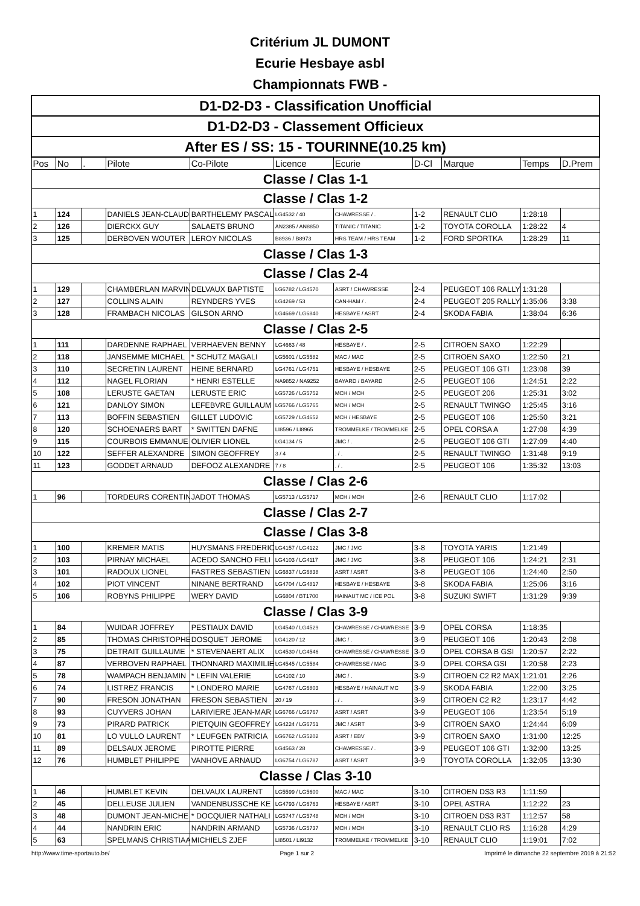Critérium JL DUMONT
Ecurie Hesbaye asbl
Championnats FWB -
| D1-D2-D3 - Classification Unofficial | | | | | | | | | | |
| D1-D2-D3 - Classement Officieux | | | | | | | | | | |
| After ES / SS: 15 - TOURINNE(10.25 km) | | | | | | | | | | |
| Pos | No | . | Pilote | Co-Pilote | Licence | Ecurie | D-Cl | Marque | Temps | D.Prem |
| Classe / Clas 1-1 | | | | | | | | | | |
| Classe / Clas 1-2 | | | | | | | | | | |
| 1 | 124 | | DANIELS JEAN-CLAUD | BARTHELEMY PASCAL | LG4532 / 40 | CHAWRESSE / . | 1-2 | RENAULT CLIO | 1:28:18 | |
| 2 | 126 | | DIERCKX GUY | SALAETS BRUNO | AN2385 / AN8850 | TITANIC / TITANIC | 1-2 | TOYOTA COROLLA | 1:28:22 | 4 |
| 3 | 125 | | DERBOVEN WOUTER | LEROY NICOLAS | B8936 / B8973 | HRS TEAM / HRS TEAM | 1-2 | FORD SPORTKA | 1:28:29 | 11 |
| Classe / Clas 1-3 | | | | | | | | | | |
| Classe / Clas 2-4 | | | | | | | | | | |
| 1 | 129 | | CHAMBERLAN MARVIN | DELVAUX BAPTISTE | LG6782 / LG4570 | ASRT / CHAWRESSE | 2-4 | PEUGEOT 106 RALLY | 1:31:28 | |
| 2 | 127 | | COLLINS ALAIN | REYNDERS YVES | LG4269 / 53 | CAN-HAM / . | 2-4 | PEUGEOT 205 RALLY | 1:35:06 | 3:38 |
| 3 | 128 | | FRAMBACH NICOLAS | GILSON ARNO | LG4669 / LG6840 | HESBAYE / ASRT | 2-4 | SKODA FABIA | 1:38:04 | 6:36 |
| Classe / Clas 2-5 | | | | | | | | | | |
| 1 | 111 | | DARDENNE RAPHAEL | VERHAEVEN BENNY | LG4663 / 48 | HESBAYE / . | 2-5 | CITROEN SAXO | 1:22:29 | |
| 2 | 118 | | JANSEMME MICHAEL | * SCHUTZ MAGALI | LG5601 / LG5582 | MAC / MAC | 2-5 | CITROEN SAXO | 1:22:50 | 21 |
| 3 | 110 | | SECRETIN LAURENT | HEINE BERNARD | LG4761 / LG4751 | HESBAYE / HESBAYE | 2-5 | PEUGEOT 106 GTI | 1:23:08 | 39 |
| 4 | 112 | | NAGEL FLORIAN | * HENRI ESTELLE | NA9852 / NA9252 | BAYARD / BAYARD | 2-5 | PEUGEOT 106 | 1:24:51 | 2:22 |
| 5 | 108 | | LERUSTE GAETAN | LERUSTE ERIC | LG5726 / LG5752 | MCH / MCH | 2-5 | PEUGEOT 206 | 1:25:31 | 3:02 |
| 6 | 121 | | DANLOY SIMON | LEFEBVRE GUILLAUM | LG5766 / LG5765 | MCH / MCH | 2-5 | RENAULT TWINGO | 1:25:45 | 3:16 |
| 7 | 113 | | BOFFIN SEBASTIEN | GILLET LUDOVIC | LG5729 / LG4652 | MCH / HESBAYE | 2-5 | PEUGEOT 106 | 1:25:50 | 3:21 |
| 8 | 120 | | SCHOENAERS BART | * SWITTEN DAFNE | LI8596 / LI8965 | TROMMELKE / TROMMELKE | 2-5 | OPEL CORSA A | 1:27:08 | 4:39 |
| 9 | 115 | | COURBOIS EMMANUE | OLIVIER LIONEL | LG4134 / 5 | JMC / . | 2-5 | PEUGEOT 106 GTI | 1:27:09 | 4:40 |
| 10 | 122 | | SEFFER ALEXANDRE | SIMON GEOFFREY | 3 / 4 | . / . | 2-5 | RENAULT TWINGO | 1:31:48 | 9:19 |
| 11 | 123 | | GODDET ARNAUD | DEFOOZ ALEXANDRE | 7 / 8 | . / . | 2-5 | PEUGEOT 106 | 1:35:32 | 13:03 |
| Classe / Clas 2-6 | | | | | | | | | | |
| 1 | 96 | | TORDEURS CORENTIN | JADOT THOMAS | LG5713 / LG5717 | MCH / MCH | 2-6 | RENAULT CLIO | 1:17:02 | |
| Classe / Clas 2-7 | | | | | | | | | | |
| Classe / Clas 3-8 | | | | | | | | | | |
| 1 | 100 | | KREMER MATIS | HUYSMANS FREDERIC | LG4157 / LG4122 | JMC / JMC | 3-8 | TOYOTA YARIS | 1:21:49 | |
| 2 | 103 | | PIRNAY MICHAEL | ACEDO SANCHO FELI | LG4103 / LG4117 | JMC / JMC | 3-8 | PEUGEOT 106 | 1:24:21 | 2:31 |
| 3 | 101 | | RADOUX LIONEL | FASTRES SEBASTIEN | LG6837 / LG6838 | ASRT / ASRT | 3-8 | PEUGEOT 106 | 1:24:40 | 2:50 |
| 4 | 102 | | PIOT VINCENT | NINANE BERTRAND | LG4704 / LG4817 | HESBAYE / HESBAYE | 3-8 | SKODA FABIA | 1:25:06 | 3:16 |
| 5 | 106 | | ROBYNS PHILIPPE | WERY DAVID | LG6804 / BT1700 | HAINAUT MC / ICE POL | 3-8 | SUZUKI SWIFT | 1:31:29 | 9:39 |
| Classe / Clas 3-9 | | | | | | | | | | |
| 1 | 84 | | WUIDAR JOFFREY | PESTIAUX DAVID | LG4540 / LG4529 | CHAWRESSE / CHAWRESSE | 3-9 | OPEL CORSA | 1:18:35 | |
| 2 | 85 | | THOMAS CHRISTOPHE | DOSQUET JEROME | LG4120 / 12 | JMC / . | 3-9 | PEUGEOT 106 | 1:20:43 | 2:08 |
| 3 | 75 | | DETRAIT GUILLAUME | * STEVENAERT ALIX | LG4530 / LG4546 | CHAWRESSE / CHAWRESSE | 3-9 | OPEL CORSA B GSI | 1:20:57 | 2:22 |
| 4 | 87 | | VERBOVEN RAPHAEL | THONNARD MAXIMILIE | LG4545 / LG5584 | CHAWRESSE / MAC | 3-9 | OPEL CORSA GSI | 1:20:58 | 2:23 |
| 5 | 78 | | WAMPACH BENJAMIN | * LEFIN VALERIE | LG4102 / 10 | JMC / . | 3-9 | CITROEN C2 R2 MAX | 1:21:01 | 2:26 |
| 6 | 74 | | LISTREZ FRANCIS | * LONDERO MARIE | LG4767 / LG6803 | HESBAYE / HAINAUT MC | 3-9 | SKODA FABIA | 1:22:00 | 3:25 |
| 7 | 90 | | FRESON JONATHAN | FRESON SEBASTIEN | 20 / 19 | . / . | 3-9 | CITROEN C2 R2 | 1:23:17 | 4:42 |
| 8 | 93 | | CUYVERS JOHAN | LARIVIERE JEAN-MAR | LG6766 / LG6767 | ASRT / ASRT | 3-9 | PEUGEOT 106 | 1:23:54 | 5:19 |
| 9 | 73 | | PIRARD PATRICK | PIETQUIN GEOFFREY | LG4224 / LG6751 | JMC / ASRT | 3-9 | CITROEN SAXO | 1:24:44 | 6:09 |
| 10 | 81 | | LO VULLO LAURENT | * LEUFGEN PATRICIA | LG6762 / LG5202 | ASRT / EBV | 3-9 | CITROEN SAXO | 1:31:00 | 12:25 |
| 11 | 89 | | DELSAUX JEROME | PIROTTE PIERRE | LG4563 / 28 | CHAWRESSE / . | 3-9 | PEUGEOT 106 GTI | 1:32:00 | 13:25 |
| 12 | 76 | | HUMBLET PHILIPPE | VANHOVE ARNAUD | LG6754 / LG6787 | ASRT / ASRT | 3-9 | TOYOTA COROLLA | 1:32:05 | 13:30 |
| Classe / Clas 3-10 | | | | | | | | | | |
| 1 | 46 | | HUMBLET KEVIN | DELVAUX LAURENT | LG5599 / LG5600 | MAC / MAC | 3-10 | CITROEN DS3 R3 | 1:11:59 | |
| 2 | 45 | | DELLEUSE JULIEN | VANDENBUSSCHE KE | LG4793 / LG6763 | HESBAYE / ASRT | 3-10 | OPEL ASTRA | 1:12:22 | 23 |
| 3 | 48 | | DUMONT JEAN-MICHE | * DOCQUIER NATHALI | LG5747 / LG5748 | MCH / MCH | 3-10 | CITROEN DS3 R3T | 1:12:57 | 58 |
| 4 | 44 | | NANDRIN ERIC | NANDRIN ARMAND | LG5736 / LG5737 | MCH / MCH | 3-10 | RENAULT CLIO RS | 1:16:28 | 4:29 |
| 5 | 63 | | SPELMANS CHRISTIAA | MICHIELS ZJEF | LI8501 / LI9132 | TROMMELKE / TROMMELKE | 3-10 | RENAULT CLIO | 1:19:01 | 7:02 |
http://www.time-sportauto.be/ Page 1 sur 2 Imprimé le dimanche 22 septembre 2019 à 21:52